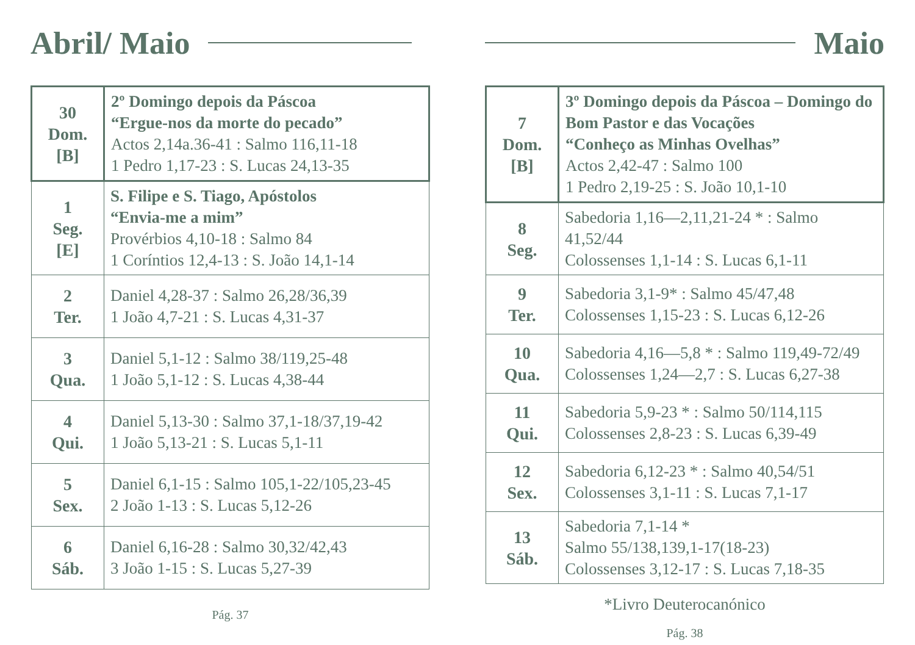Abril/ Maio
| 30 Dom. [B] | 2º Domingo depois da Páscoa “Ergue-nos da morte do pecado” Actos 2,14a.36-41 : Salmo 116,11-18 1 Pedro 1,17-23 : S. Lucas 24,13-35 |
| 1 Seg. [E] | S. Filipe e S. Tiago, Apóstolos “Envia-me a mim” Provérbios 4,10-18 : Salmo 84 1 Coríntios 12,4-13 : S. João 14,1-14 |
| 2 Ter. | Daniel 4,28-37 : Salmo 26,28/36,39 1 João 4,7-21 : S. Lucas 4,31-37 |
| 3 Qua. | Daniel 5,1-12 : Salmo 38/119,25-48 1 João 5,1-12 : S. Lucas 4,38-44 |
| 4 Qui. | Daniel 5,13-30 : Salmo 37,1-18/37,19-42 1 João 5,13-21 : S. Lucas 5,1-11 |
| 5 Sex. | Daniel 6,1-15 : Salmo 105,1-22/105,23-45 2 João 1-13 : S. Lucas 5,12-26 |
| 6 Sáb. | Daniel 6,16-28 : Salmo 30,32/42,43 3 João 1-15 : S. Lucas 5,27-39 |
Pág. 37
Maio
| 7 Dom. [B] | 3º Domingo depois da Páscoa – Domingo do Bom Pastor e das Vocações “Conheço as Minhas Ovelhas” Actos 2,42-47 : Salmo 100 1 Pedro 2,19-25 : S. João 10,1-10 |
| 8 Seg. | Sabedoria 1,16—2,11,21-24 * : Salmo 41,52/44 Colossenses 1,1-14 : S. Lucas 6,1-11 |
| 9 Ter. | Sabedoria 3,1-9* : Salmo 45/47,48 Colossenses 1,15-23 : S. Lucas 6,12-26 |
| 10 Qua. | Sabedoria 4,16—5,8 * : Salmo 119,49-72/49 Colossenses 1,24—2,7 : S. Lucas 6,27-38 |
| 11 Qui. | Sabedoria 5,9-23 * : Salmo 50/114,115 Colossenses 2,8-23 : S. Lucas 6,39-49 |
| 12 Sex. | Sabedoria 6,12-23 * : Salmo 40,54/51 Colossenses 3,1-11 : S. Lucas 7,1-17 |
| 13 Sáb. | Sabedoria 7,1-14 * Salmo 55/138,139,1-17(18-23) Colossenses 3,12-17 : S. Lucas 7,18-35 |
*Livro Deuterocanónico
Pág. 38